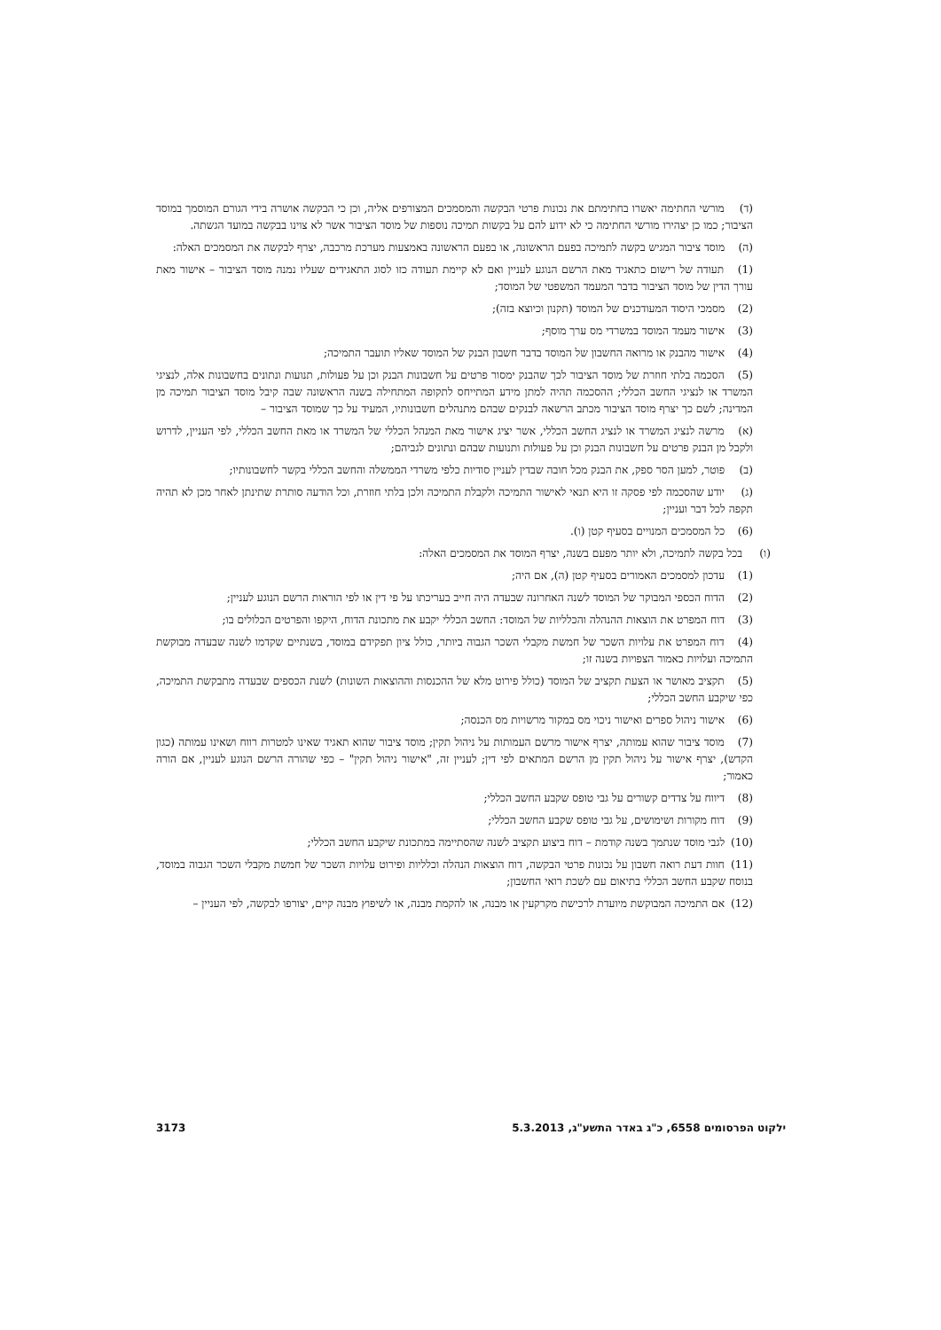(ד) מורשי החתימה יאשרו בחתימתם את נכונות פרטי הבקשה והמסמכים המצורפים אליה, וכן כי הבקשה אושרה בידי הגורם המוסמך במוסד הציבור; כמו כן יצהירו מורשי החתימה כי לא ידוע להם על בקשות תמיכה נוספות של מוסד הציבור אשר לא צוינו בבקשה במועד הגשתה.
(ה) מוסד ציבור המגיש בקשה לתמיכה בפעם הראשונה, או בפעם הראשונה באמצעות מערכת מרכבה, יצרף לבקשה את המסמכים האלה:
(1) תעודה של רישום כתאגיד מאת הרשם הנוגע לעניין ואם לא קיימת תעודה כזו לסוג התאגידים שעליו נמנה מוסד הציבור – אישור מאת עורך הדין של מוסד הציבור בדבר המעמד המשפטי של המוסד;
(2) מסמכי היסוד המעודכנים של המוסד (תקנון וכיוצא בזה);
(3) אישור מעמד המוסד במשרדי מס ערך מוסף;
(4) אישור מהבנק או מרואה החשבון של המוסד בדבר חשבון הבנק של המוסד שאליו תועבר התמיכה;
(5) הסכמה בלתי חוזרת של מוסד הציבור לכך שהבנק ימסור פרטים על חשבונות הבנק וכן על פעולות, תנועות ונתונים בחשבונות אלה, לנציגי המשרד או לנציגי החשב הכללי; ההסכמה תהיה למתן מידע המתייחס לתקופה המתחילה בשנה הראשונה שבה קיבל מוסד הציבור תמיכה מן המדינה; לשם כך יצרף מוסד הציבור מכתב הרשאה לבנקים שבהם מתנהלים חשבונותיו, המעיד על כך שמוסד הציבור –
(א) מרשה לנציג המשרד או לנציג החשב הכללי, אשר יציג אישור מאת המנהל הכללי של המשרד או מאת החשב הכללי, לפי העניין, לדרוש ולקבל מן הבנק פרטים על חשבונות הבנק וכן על פעולות ותנועות שבהם ונתונים לגביהם;
(ב) פוטר, למען הסר ספק, את הבנק מכל חובה שבדין לעניין סודיות כלפי משרדי הממשלה והחשב הכללי בקשר לחשבונותיו;
(ג) יודע שהסכמה לפי פסקה זו היא תנאי לאישור התמיכה ולקבלת התמיכה ולכן בלתי חוזרת, וכל הודעה סותרת שתינתן לאחר מכן לא תהיה תקפה לכל דבר ועניין;
(6) כל המסמכים המנויים בסעיף קטן (ו).
(ו) בכל בקשה לתמיכה, ולא יותר מפעם בשנה, יצרף המוסד את המסמכים האלה:
(1) עדכון למסמכים האמורים בסעיף קטן (ה), אם היה;
(2) הדוח הכספי המבוקר של המוסד לשנה האחרונה שבעדה היה חייב בעריכתו על פי דין או לפי הוראות הרשם הנוגע לעניין;
(3) דוח המפרט את הוצאות ההנהלה והכלליות של המוסד: החשב הכללי יקבע את מתכונת הדוח, היקפו והפרטים הכלולים בו;
(4) דוח המפרט את עלויות השכר של חמשת מקבלי השכר הגבוה ביותר, כולל ציון תפקידם במוסד, בשנתיים שקדמו לשנה שבעדה מבוקשת התמיכה ועלויות כאמור הצפויות בשנה זו;
(5) תקציב מאושר או הצעת תקציב של המוסד (כולל פירוט מלא של ההכנסות וההוצאות השונות) לשנת הכספים שבעדה מתבקשת התמיכה, כפי שיקבע החשב הכללי;
(6) אישור ניהול ספרים ואישור ניכוי מס במקור מרשויות מס הכנסה;
(7) מוסד ציבור שהוא עמותה, יצרף אישור מרשם העמותות על ניהול תקין; מוסד ציבור שהוא תאגיד שאינו למטרות רווח ושאינו עמותה (כגון הקדש), יצרף אישור על ניהול תקין מן הרשם המתאים לפי דין; לעניין זה, "אישור ניהול תקין" – כפי שהורה הרשם הנוגע לעניין, אם הורה כאמור;
(8) דיווח על צדדים קשורים על גבי טופס שקבע החשב הכללי;
(9) דוח מקורות ושימושים, על גבי טופס שקבע החשב הכללי;
(10) לגבי מוסד שנתמך בשנה קודמת – דוח ביצוע תקציב לשנה שהסתיימה במתכונת שיקבע החשב הכללי;
(11) חוות דעת רואה חשבון על נכונות פרטי הבקשה, דוח הוצאות הנהלה וכלליות ופירוט עלויות השכר של חמשת מקבלי השכר הגבוה במוסד, בנוסח שקבע החשב הכללי בתיאום עם לשכת רואי החשבון;
(12) אם התמיכה המבוקשת מיועדת לרכישת מקרקעין או מבנה, או להקמת מבנה, או לשיפוץ מבנה קיים, יצורפו לבקשה, לפי העניין –
ילקוט הפרסומים 6558, כ"ג באדר התשע"ג, 5.3.2013 3173